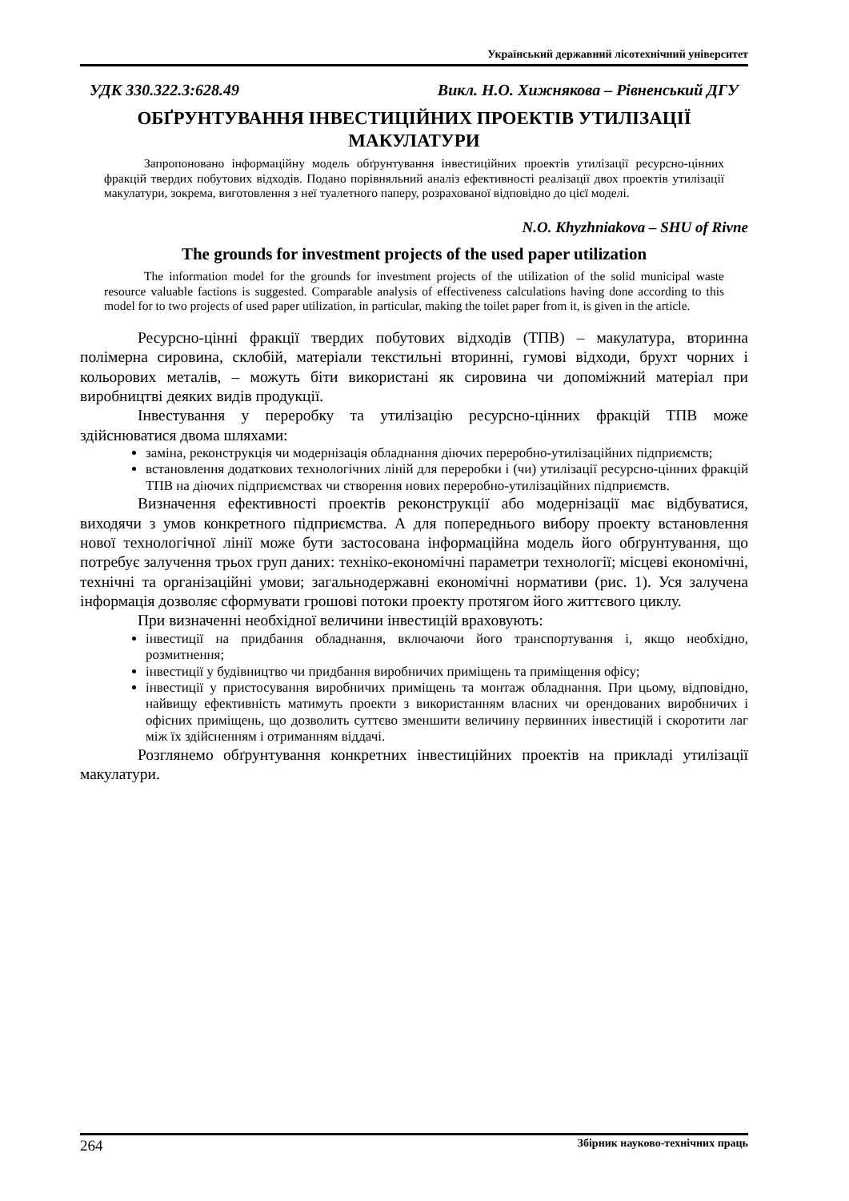Український державний лісотехнічний університет
УДК 330.322.3:628.49 Викл. Н.О. Хижнякова – Рівненський ДГУ
ОБҐРУНТУВАННЯ ІНВЕСТИЦІЙНИХ ПРОЕКТІВ УТИЛІЗАЦІЇ МАКУЛАТУРИ
Запропоновано інформаційну модель обґрунтування інвестиційних проектів утилізації ресурсно-цінних фракцій твердих побутових відходів. Подано порівняльний аналіз ефективності реалізації двох проектів утилізації макулатури, зокрема, виготовлення з неї туалетного паперу, розрахованої відповідно до цієї моделі.
N.O. Khyzhniakova – SHU of Rivne
The grounds for investment projects of the used paper utilization
The information model for the grounds for investment projects of the utilization of the solid municipal waste resource valuable factions is suggested. Comparable analysis of effectiveness calculations having done according to this model for to two projects of used paper utilization, in particular, making the toilet paper from it, is given in the article.
Ресурсно-цінні фракції твердих побутових відходів (ТПВ) – макулатура, вторинна полімерна сировина, склобій, матеріали текстильні вторинні, гумові відходи, брухт чорних і кольорових металів, – можуть біти використані як сировина чи допоміжний матеріал при виробництві деяких видів продукції.
Інвестування у переробку та утилізацію ресурсно-цінних фракцій ТПВ може здійснюватися двома шляхами:
заміна, реконструкція чи модернізація обладнання діючих переробно-утилізаційних підприємств;
встановлення додаткових технологічних ліній для переробки і (чи) утилізації ресурсно-цінних фракцій ТПВ на діючих підприємствах чи створення нових переробно-утилізаційних підприємств.
Визначення ефективності проектів реконструкції або модернізації має відбуватися, виходячи з умов конкретного підприємства. А для попереднього вибору проекту встановлення нової технологічної лінії може бути застосована інформаційна модель його обґрунтування, що потребує залучення трьох груп даних: техніко-економічні параметри технології; місцеві економічні, технічні та організаційні умови; загальнодержавні економічні нормативи (рис. 1). Уся залучена інформація дозволяє сформувати грошові потоки проекту протягом його життєвого циклу.
При визначенні необхідної величини інвестицій враховують:
інвестиції на придбання обладнання, включаючи його транспортування і, якщо необхідно, розмитнення;
інвестиції у будівництво чи придбання виробничих приміщень та приміщення офісу;
інвестиції у пристосування виробничих приміщень та монтаж обладнання. При цьому, відповідно, найвищу ефективність матимуть проекти з використанням власних чи орендованих виробничих і офісних приміщень, що дозволить суттєво зменшити величину первинних інвестицій і скоротити лаг між їх здійсненням і отриманням віддачі.
Розглянемо обґрунтування конкретних інвестиційних проектів на прикладі утилізації макулатури.
264 Збірник науково-технічних праць